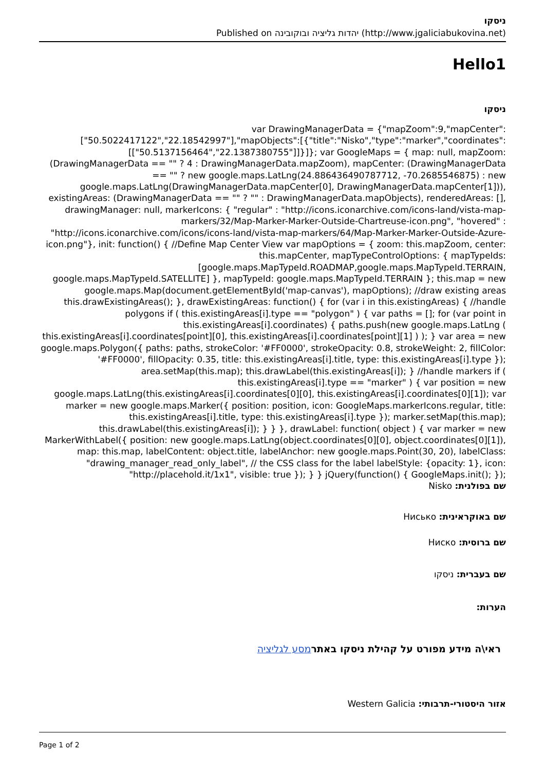ניסקו
Published on יהדות גליציה ובוקובינה (http://www.jgaliciabukovina.net)
Hello1
ניסקו
var DrawingManagerData = {"mapZoom":9,"mapCenter":["50.5022417122","22.18542997"],"mapObjects":[{"title":"Nisko","type":"marker","coordinates":[["50.5137156464","22.1387380755"]]}]}; var GoogleMaps = { map: null, mapZoom: (DrawingManagerData == "" ? 4 : DrawingManagerData.mapZoom), mapCenter: (DrawingManagerData == "" ? new google.maps.LatLng(24.886436490787712, -70.2685546875) : new google.maps.LatLng(DrawingManagerData.mapCenter[0], DrawingManagerData.mapCenter[1])), existingAreas: (DrawingManagerData == "" ? "" : DrawingManagerData.mapObjects), renderedAreas: [], drawingManager: null, markerIcons: { "regular" : "http://icons.iconarchive.com/icons-land/vista-map-markers/32/Map-Marker-Marker-Outside-Chartreuse-icon.png", "hovered" : "http://icons.iconarchive.com/icons/icons-land/vista-map-markers/64/Map-Marker-Marker-Outside-Azure-icon.png"}, init: function() { //Define Map Center View var mapOptions = { zoom: this.mapZoom, center: this.mapCenter, mapTypeControlOptions: { mapTypeIds: [google.maps.MapTypeId.ROADMAP,google.maps.MapTypeId.TERRAIN, google.maps.MapTypeId.SATELLITE] }, mapTypeId: google.maps.MapTypeId.TERRAIN }; this.map = new google.maps.Map(document.getElementById('map-canvas'), mapOptions); //draw existing areas this.drawExistingAreas(); }, drawExistingAreas: function() { for (var i in this.existingAreas) { //handle polygons if ( this.existingAreas[i].type == "polygon" ) { var paths = []; for (var point in this.existingAreas[i].coordinates) { paths.push(new google.maps.LatLng ( this.existingAreas[i].coordinates[point][0], this.existingAreas[i].coordinates[point][1] ) ); } var area = new google.maps.Polygon({ paths: paths, strokeColor: '#FF0000', strokeOpacity: 0.8, strokeWeight: 2, fillColor: '#FF0000', fillOpacity: 0.35, title: this.existingAreas[i].title, type: this.existingAreas[i].type }); area.setMap(this.map); this.drawLabel(this.existingAreas[i]); } //handle markers if ( this.existingAreas[i].type == "marker" ) { var position = new google.maps.LatLng(this.existingAreas[i].coordinates[0][0], this.existingAreas[i].coordinates[0][1]); var marker = new google.maps.Marker({ position: position, icon: GoogleMaps.markerIcons.regular, title: this.existingAreas[i].title, type: this.existingAreas[i].type }); marker.setMap(this.map); this.drawLabel(this.existingAreas[i]); } } }, drawLabel: function( object ) { var marker = new MarkerWithLabel({ position: new google.maps.LatLng(object.coordinates[0][0], object.coordinates[0][1]), map: this.map, labelContent: object.title, labelAnchor: new google.maps.Point(30, 20), labelClass: "drawing_manager_read_only_label", // the CSS class for the label labelStyle: {opacity: 1}, icon: "http://placehold.it/1x1", visible: true }); } } jQuery(function() { GoogleMaps.init(); });
שם בפולנית: Nisko
שם באוקראינית: Нисько
שם ברוסית: Ниско
שם בעברית: ניסקו
הערות:
ראי\ה מידע מפורט על קהילת ניסקו באתר מסע לגליציה
אזור היסטורי-תרבותי: Western Galicia
Page 1 of 2